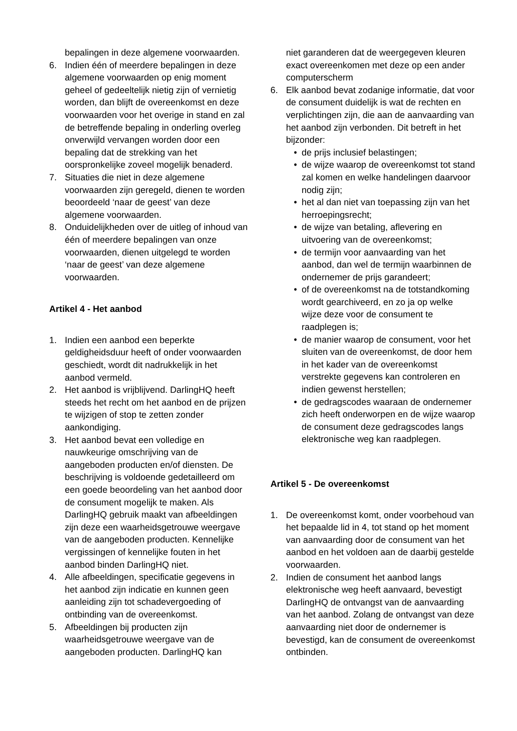bepalingen in deze algemene voorwaarden.
6. Indien één of meerdere bepalingen in deze algemene voorwaarden op enig moment geheel of gedeeltelijk nietig zijn of vernietig worden, dan blijft de overeenkomst en deze voorwaarden voor het overige in stand en zal de betreffende bepaling in onderling overleg onverwijld vervangen worden door een bepaling dat de strekking van het oorspronkelijke zoveel mogelijk benaderd.
7. Situaties die niet in deze algemene voorwaarden zijn geregeld, dienen te worden beoordeeld ‘naar de geest’ van deze algemene voorwaarden.
8. Onduidelijkheden over de uitleg of inhoud van één of meerdere bepalingen van onze voorwaarden, dienen uitgelegd te worden ‘naar de geest’ van deze algemene voorwaarden.
Artikel 4 - Het aanbod
1. Indien een aanbod een beperkte geldigheidsduur heeft of onder voorwaarden geschiedt, wordt dit nadrukkelijk in het aanbod vermeld.
2. Het aanbod is vrijblijvend. DarlingHQ heeft steeds het recht om het aanbod en de prijzen te wijzigen of stop te zetten zonder aankondiging.
3. Het aanbod bevat een volledige en nauwkeurige omschrijving van de aangeboden producten en/of diensten. De beschrijving is voldoende gedetailleerd om een goede beoordeling van het aanbod door de consument mogelijk te maken. Als DarlingHQ gebruik maakt van afbeeldingen zijn deze een waarheidsgetrouwe weergave van de aangeboden producten. Kennelijke vergissingen of kennelijke fouten in het aanbod binden DarlingHQ niet.
4. Alle afbeeldingen, specificatie gegevens in het aanbod zijn indicatie en kunnen geen aanleiding zijn tot schadevergoeding of ontbinding van de overeenkomst.
5. Afbeeldingen bij producten zijn waarheidsgetrouwe weergave van de aangeboden producten. DarlingHQ kan
niet garanderen dat de weergegeven kleuren exact overeenkomen met deze op een ander computerscherm
6. Elk aanbod bevat zodanige informatie, dat voor de consument duidelijk is wat de rechten en verplichtingen zijn, die aan de aanvaarding van het aanbod zijn verbonden. Dit betreft in het bijzonder:
• de prijs inclusief belastingen;
• de wijze waarop de overeenkomst tot stand zal komen en welke handelingen daarvoor nodig zijn;
• het al dan niet van toepassing zijn van het herroepingsrecht;
• de wijze van betaling, aflevering en uitvoering van de overeenkomst;
• de termijn voor aanvaarding van het aanbod, dan wel de termijn waarbinnen de ondernemer de prijs garandeert;
• of de overeenkomst na de totstandkoming wordt gearchiveerd, en zo ja op welke wijze deze voor de consument te raadplegen is;
• de manier waarop de consument, voor het sluiten van de overeenkomst, de door hem in het kader van de overeenkomst verstrekte gegevens kan controleren en indien gewenst herstellen;
• de gedragscodes waaraan de ondernemer zich heeft onderworpen en de wijze waarop de consument deze gedragscodes langs elektronische weg kan raadplegen.
Artikel 5 - De overeenkomst
1. De overeenkomst komt, onder voorbehoud van het bepaalde lid in 4, tot stand op het moment van aanvaarding door de consument van het aanbod en het voldoen aan de daarbij gestelde voorwaarden.
2. Indien de consument het aanbod langs elektronische weg heeft aanvaard, bevestigt DarlingHQ de ontvangst van de aanvaarding van het aanbod. Zolang de ontvangst van deze aanvaarding niet door de ondernemer is bevestigd, kan de consument de overeenkomst ontbinden.